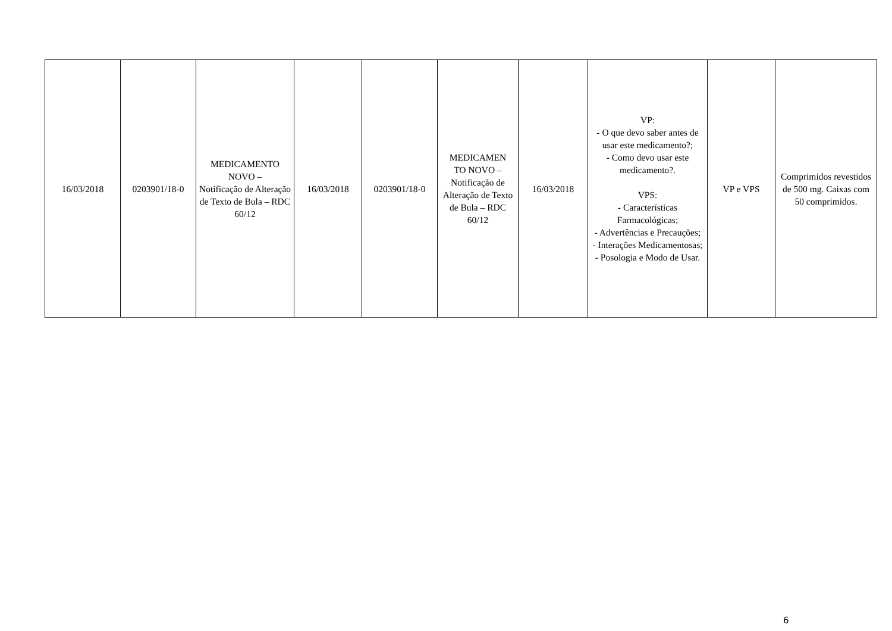| 16/03/2018 | 0203901/18-0 | MEDICAMENTO NOVO – Notificação de Alteração de Texto de Bula – RDC 60/12 | 16/03/2018 | 0203901/18-0 | MEDICAMEN TO NOVO – Notificação de Alteração de Texto de Bula – RDC 60/12 | 16/03/2018 | VP: - O que devo saber antes de usar este medicamento?; - Como devo usar este medicamento?. VPS: - Características Farmacológicas; - Advertências e Precauções; - Interações Medicamentosas; - Posologia e Modo de Usar. | VP e VPS | Comprimidos revestidos de 500 mg. Caixas com 50 comprimidos. |
6